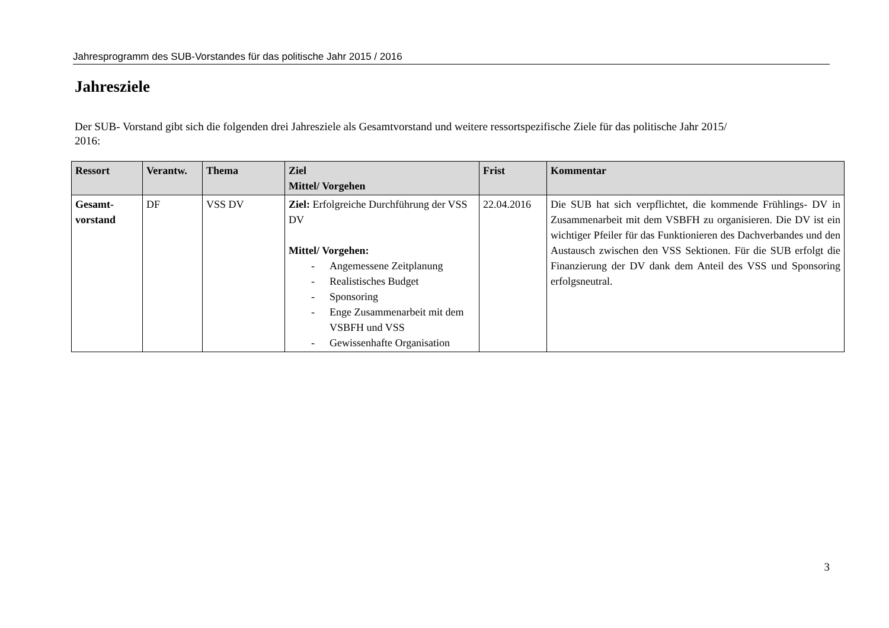Jahresprogramm des SUB-Vorstandes für das politische Jahr 2015 / 2016
Jahresziele
Der SUB- Vorstand gibt sich die folgenden drei Jahresziele als Gesamtvorstand und weitere ressortspezifische Ziele für das politische Jahr 2015/
2016:
| Ressort | Verantw. | Thema | Ziel Mittel/ Vorgehen | Frist | Kommentar |
| --- | --- | --- | --- | --- | --- |
| Gesamt- vorstand | DF | VSS DV | Ziel: Erfolgreiche Durchführung der VSS DV Mittel/ Vorgehen: - Angemessene Zeitplanung - Realistisches Budget - Sponsoring - Enge Zusammenarbeit mit dem VSBFH und VSS - Gewissenhafte Organisation | 22.04.2016 | Die SUB hat sich verpflichtet, die kommende Frühlings- DV in Zusammenarbeit mit dem VSBFH zu organisieren. Die DV ist ein wichtiger Pfeiler für das Funktionieren des Dachverbandes und den Austausch zwischen den VSS Sektionen. Für die SUB erfolgt die Finanzierung der DV dank dem Anteil des VSS und Sponsoring erfolgsneutral. |
3